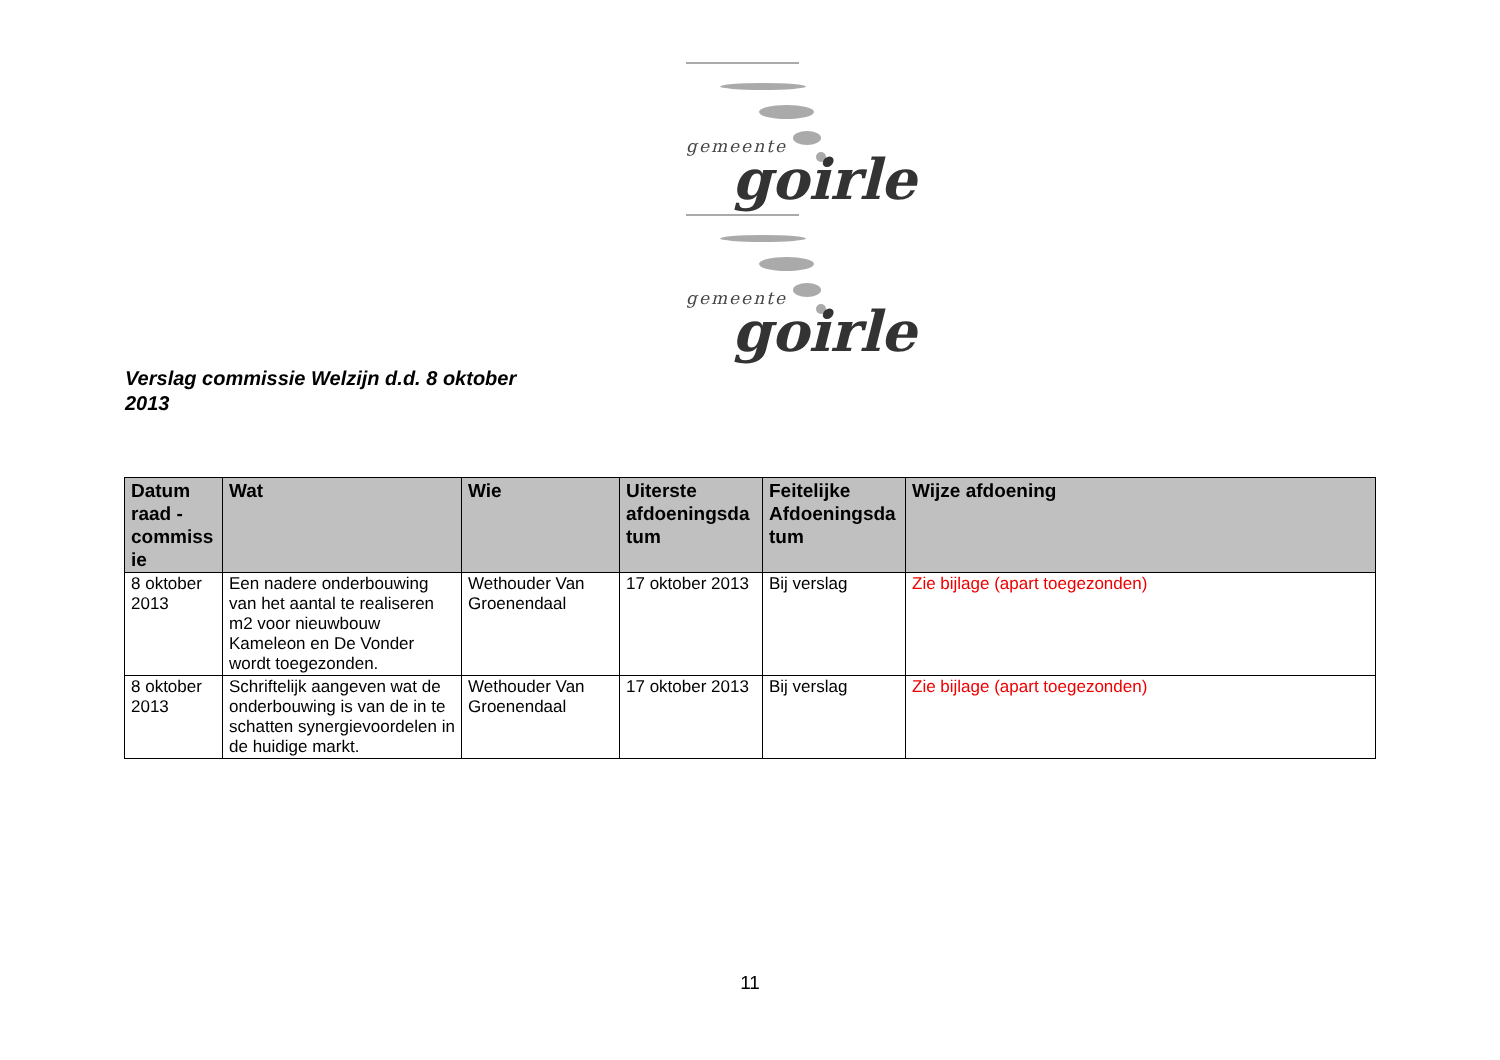gemeente goirle
gemeente goirle
Verslag commissie Welzijn d.d. 8 oktober 2013
| Datum raad - commiss ie | Wat | Wie | Uiterste afdoeningsda tum | Feitelijke Afdoeningsda tum | Wijze afdoening |
| --- | --- | --- | --- | --- | --- |
| 8 oktober 2013 | Een nadere onderbouwing van het aantal te realiseren m2 voor nieuwbouw Kameleon en De Vonder wordt toegezonden. | Wethouder Van Groenendaal | 17 oktober 2013 | Bij verslag | Zie bijlage (apart toegezonden) |
| 8 oktober 2013 | Schriftelijk aangeven wat de onderbouwing is van de in te schatten synergievoordelen in de huidige markt. | Wethouder Van Groenendaal | 17 oktober 2013 | Bij verslag | Zie bijlage (apart toegezonden) |
11